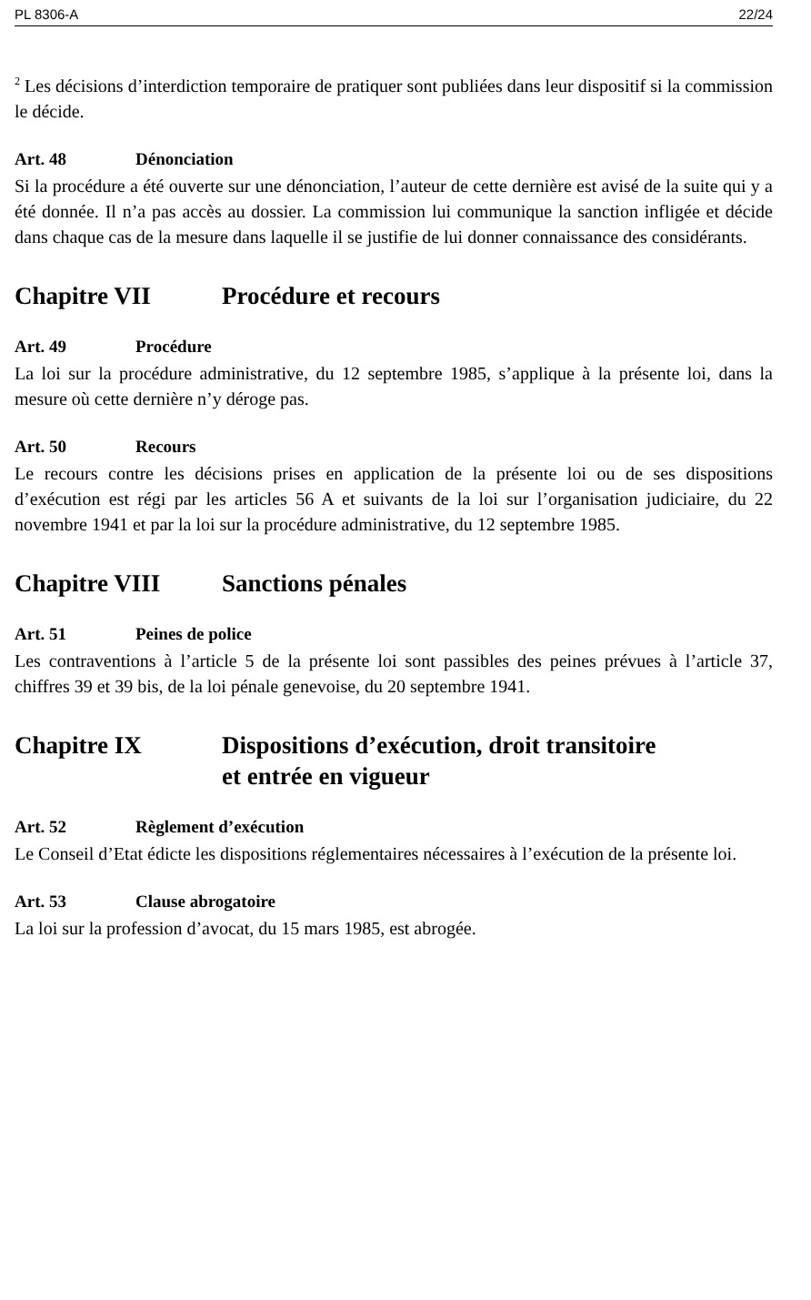PL 8306-A 22/24
<sup>2</sup> Les décisions d’interdiction temporaire de pratiquer sont publiées dans leur dispositif si la commission le décide.
Art. 48 Dénonciation
Si la procédure a été ouverte sur une dénonciation, l’auteur de cette dernière est avisé de la suite qui y a été donnée. Il n’a pas accès au dossier. La commission lui communique la sanction infligée et décide dans chaque cas de la mesure dans laquelle il se justifie de lui donner connaissance des considérants.
Chapitre VII Procédure et recours
Art. 49 Procédure
La loi sur la procédure administrative, du 12 septembre 1985, s’applique à la présente loi, dans la mesure où cette dernière n’y déroge pas.
Art. 50 Recours
Le recours contre les décisions prises en application de la présente loi ou de ses dispositions d’exécution est régi par les articles 56 A et suivants de la loi sur l’organisation judiciaire, du 22 novembre 1941 et par la loi sur la procédure administrative, du 12 septembre 1985.
Chapitre VIII Sanctions pénales
Art. 51 Peines de police
Les contraventions à l’article 5 de la présente loi sont passibles des peines prévues à l’article 37, chiffres 39 et 39 bis, de la loi pénale genevoise, du 20 septembre 1941.
Chapitre IX Dispositions d’exécution, droit transitoire
et entrée en vigueur
Art. 52 Règlement d’exécution
Le Conseil d’Etat édicte les dispositions réglementaires nécessaires à l’exécution de la présente loi.
Art. 53 Clause abrogatoire
La loi sur la profession d’avocat, du 15 mars 1985, est abrogée.